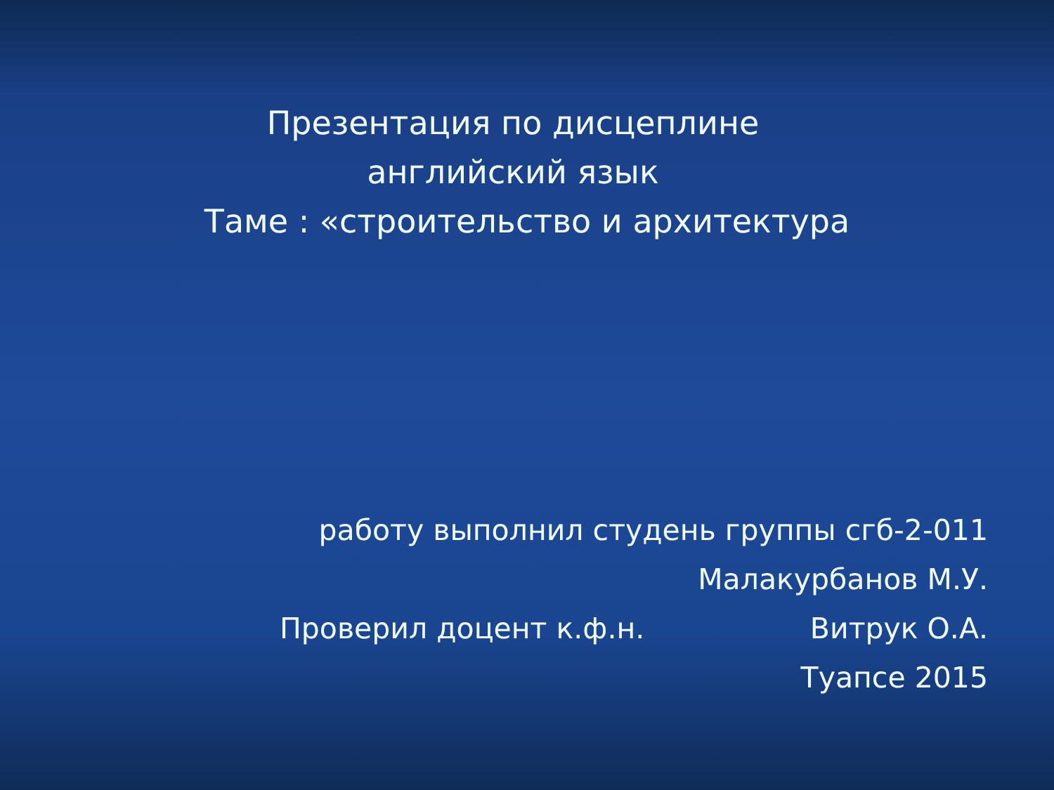Презентация по дисцеплине
английский язык
Таме : «строительство и архитектура
работу выполнил студень группы сгб-2-011
Малакурбанов М.У.
Проверил доцент к.ф.н. Витрук О.А.
Туапсе 2015